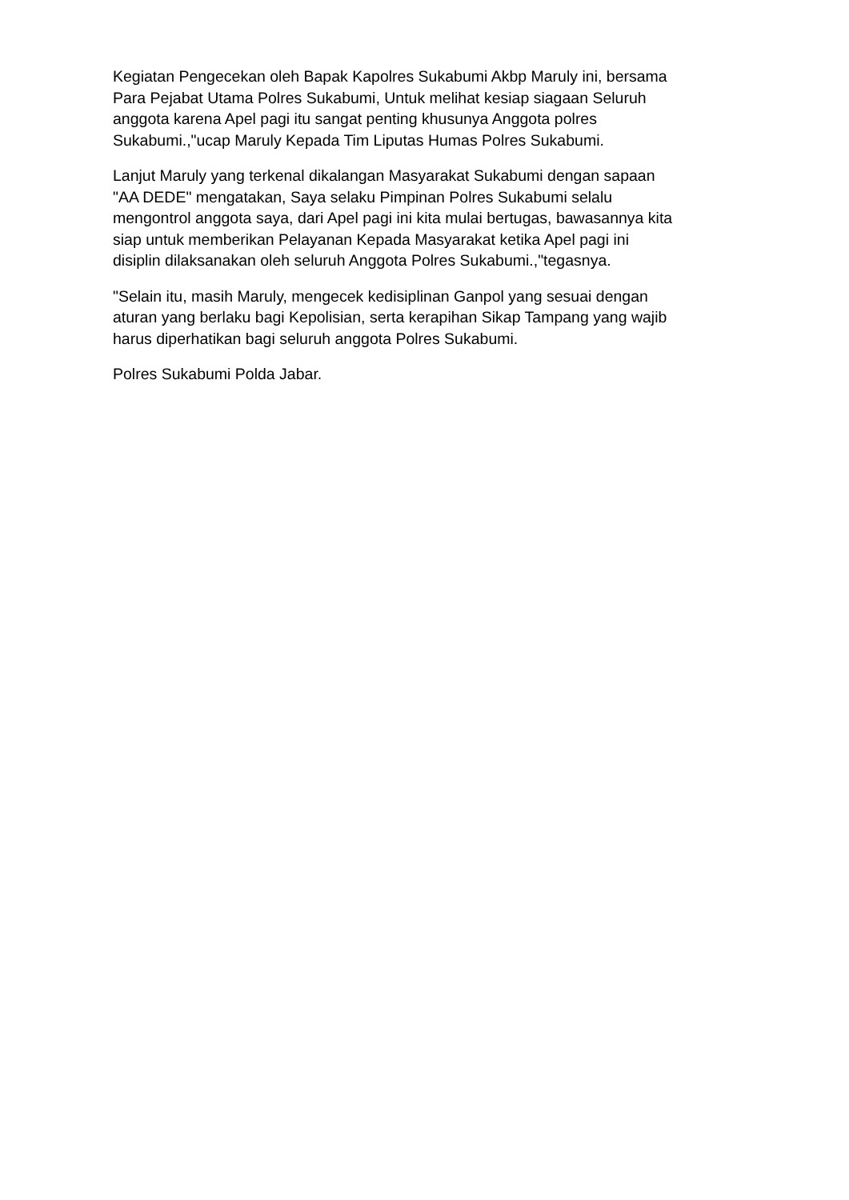Kegiatan Pengecekan oleh Bapak Kapolres Sukabumi Akbp Maruly ini, bersama
Para Pejabat Utama Polres Sukabumi, Untuk melihat kesiap siagaan Seluruh
anggota karena Apel pagi itu sangat penting khusunya Anggota polres
Sukabumi.,"ucap Maruly Kepada Tim Liputas Humas Polres Sukabumi.
Lanjut Maruly yang terkenal dikalangan Masyarakat Sukabumi dengan sapaan
"AA DEDE" mengatakan, Saya selaku Pimpinan Polres Sukabumi selalu
mengontrol anggota saya, dari Apel pagi ini kita mulai bertugas, bawasannya kita
siap untuk memberikan Pelayanan Kepada Masyarakat ketika Apel pagi ini
disiplin dilaksanakan oleh seluruh Anggota Polres Sukabumi.,"tegasnya.
"Selain itu, masih Maruly, mengecek kedisiplinan Ganpol yang sesuai dengan
aturan yang berlaku bagi Kepolisian, serta kerapihan Sikap Tampang yang wajib
harus diperhatikan bagi seluruh anggota Polres Sukabumi.
Polres Sukabumi Polda Jabar.